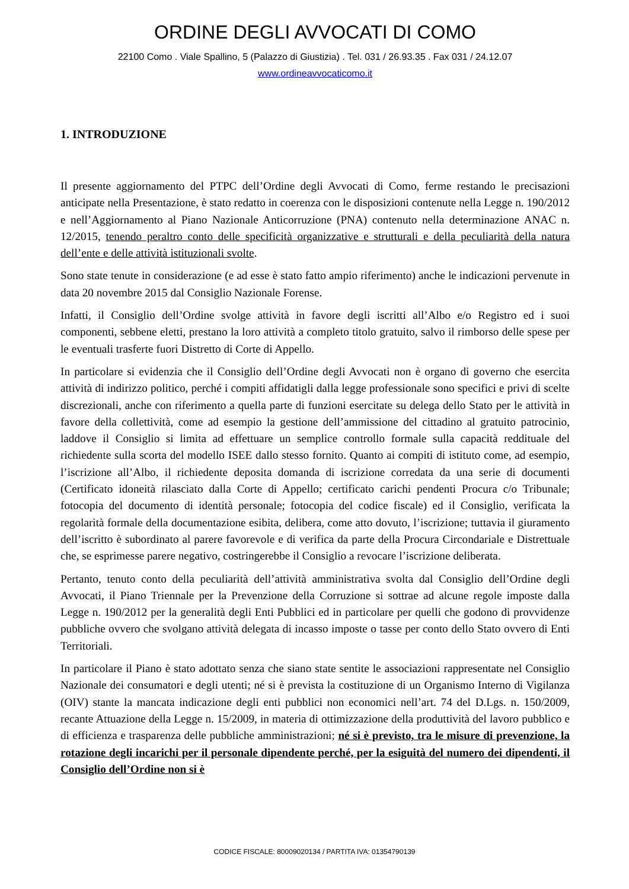ORDINE DEGLI AVVOCATI DI COMO
22100 Como . Viale Spallino, 5 (Palazzo di Giustizia) . Tel. 031 / 26.93.35 . Fax 031 / 24.12.07
www.ordineavvocaticomo.it
1. INTRODUZIONE
Il presente aggiornamento del PTPC dell’Ordine degli Avvocati di Como, ferme restando le precisazioni anticipate nella Presentazione, è stato redatto in coerenza con le disposizioni contenute nella Legge n. 190/2012 e nell’Aggiornamento al Piano Nazionale Anticorruzione (PNA) contenuto nella determinazione ANAC n. 12/2015, tenendo peraltro conto delle specificità organizzative e strutturali e della peculiarità della natura dell’ente e delle attività istituzionali svolte.
Sono state tenute in considerazione (e ad esse è stato fatto ampio riferimento) anche le indicazioni pervenute in data 20 novembre 2015 dal Consiglio Nazionale Forense.
Infatti, il Consiglio dell’Ordine svolge attività in favore degli iscritti all’Albo e/o Registro ed i suoi componenti, sebbene eletti, prestano la loro attività a completo titolo gratuito, salvo il rimborso delle spese per le eventuali trasferte fuori Distretto di Corte di Appello.
In particolare si evidenzia che il Consiglio dell’Ordine degli Avvocati non è organo di governo che esercita attività di indirizzo politico, perché i compiti affidatigli dalla legge professionale sono specifici e privi di scelte discrezionali, anche con riferimento a quella parte di funzioni esercitate su delega dello Stato per le attività in favore della collettività, come ad esempio la gestione dell’ammissione del cittadino al gratuito patrocinio, laddove il Consiglio si limita ad effettuare un semplice controllo formale sulla capacità reddituale del richiedente sulla scorta del modello ISEE dallo stesso fornito. Quanto ai compiti di istituto come, ad esempio, l’iscrizione all’Albo, il richiedente deposita domanda di iscrizione corredata da una serie di documenti (Certificato idoneità rilasciato dalla Corte di Appello; certificato carichi pendenti Procura c/o Tribunale; fotocopia del documento di identità personale; fotocopia del codice fiscale) ed il Consiglio, verificata la regolarità formale della documentazione esibita, delibera, come atto dovuto, l’iscrizione; tuttavia il giuramento dell’iscritto è subordinato al parere favorevole e di verifica da parte della Procura Circondariale e Distrettuale che, se esprimesse parere negativo, costringerebbe il Consiglio a revocare l’iscrizione deliberata.
Pertanto, tenuto conto della peculiarità dell’attività amministrativa svolta dal Consiglio dell’Ordine degli Avvocati, il Piano Triennale per la Prevenzione della Corruzione si sottrae ad alcune regole imposte dalla Legge n. 190/2012 per la generalità degli Enti Pubblici ed in particolare per quelli che godono di provvidenze pubbliche ovvero che svolgano attività delegata di incasso imposte o tasse per conto dello Stato ovvero di Enti Territoriali.
In particolare il Piano è stato adottato senza che siano state sentite le associazioni rappresentate nel Consiglio Nazionale dei consumatori e degli utenti; né si è prevista la costituzione di un Organismo Interno di Vigilanza (OIV) stante la mancata indicazione degli enti pubblici non economici nell’art. 74 del D.Lgs. n. 150/2009, recante Attuazione della Legge n. 15/2009, in materia di ottimizzazione della produttività del lavoro pubblico e di efficienza e trasparenza delle pubbliche amministrazioni; né si è previsto, tra le misure di prevenzione, la rotazione degli incarichi per il personale dipendente perché, per la esiguità del numero dei dipendenti, il Consiglio dell’Ordine non si è
CODICE FISCALE: 80009020134 / PARTITA IVA: 01354790139